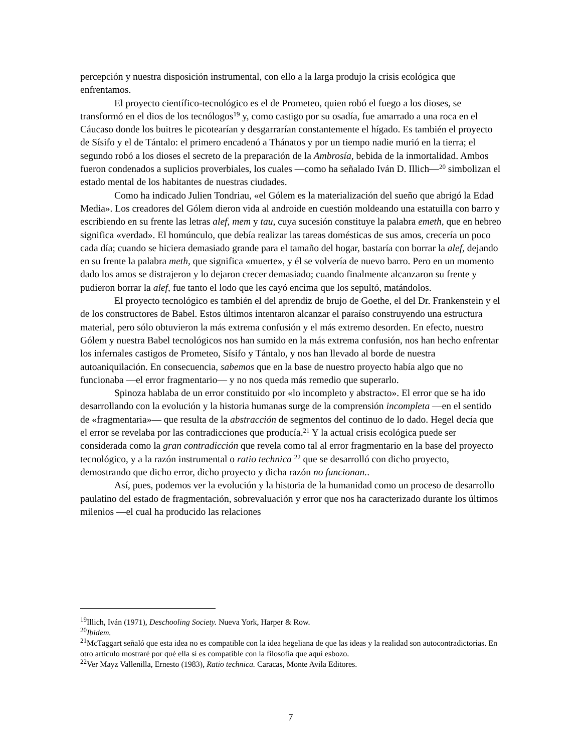percepción y nuestra disposición instrumental, con ello a la larga produjo la crisis ecológica que enfrentamos.
El proyecto científico-tecnológico es el de Prometeo, quien robó el fuego a los dioses, se transformó en el dios de los tecnólogos<sup>19</sup> y, como castigo por su osadía, fue amarrado a una roca en el Cáucaso donde los buitres le picotearían y desgarrarían constantemente el hígado. Es también el proyecto de Sísifo y el de Tántalo: el primero encadenó a Thánatos y por un tiempo nadie murió en la tierra; el segundo robó a los dioses el secreto de la preparación de la Ambrosía, bebida de la inmortalidad. Ambos fueron condenados a suplicios proverbiales, los cuales —como ha señalado Iván D. Illich—<sup>20</sup> simbolizan el estado mental de los habitantes de nuestras ciudades.
Como ha indicado Julien Tondriau, «el Gólem es la materialización del sueño que abrigó la Edad Media». Los creadores del Gólem dieron vida al androide en cuestión moldeando una estatuilla con barro y escribiendo en su frente las letras alef, mem y tau, cuya sucesión constituye la palabra emeth, que en hebreo significa «verdad». El homúnculo, que debía realizar las tareas domésticas de sus amos, crecería un poco cada día; cuando se hiciera demasiado grande para el tamaño del hogar, bastaría con borrar la alef, dejando en su frente la palabra meth, que significa «muerte», y él se volvería de nuevo barro. Pero en un momento dado los amos se distrajeron y lo dejaron crecer demasiado; cuando finalmente alcanzaron su frente y pudieron borrar la alef, fue tanto el lodo que les cayó encima que los sepultó, matándolos.
El proyecto tecnológico es también el del aprendiz de brujo de Goethe, el del Dr. Frankenstein y el de los constructores de Babel. Estos últimos intentaron alcanzar el paraíso construyendo una estructura material, pero sólo obtuvieron la más extrema confusión y el más extremo desorden. En efecto, nuestro Gólem y nuestra Babel tecnológicos nos han sumido en la más extrema confusión, nos han hecho enfrentar los infernales castigos de Prometeo, Sísifo y Tántalo, y nos han llevado al borde de nuestra autoaniquilación. En consecuencia, sabemos que en la base de nuestro proyecto había algo que no funcionaba —el error fragmentario— y no nos queda más remedio que superarlo.
Spinoza hablaba de un error constituido por «lo incompleto y abstracto». El error que se ha ido desarrollando con la evolución y la historia humanas surge de la comprensión incompleta —en el sentido de «fragmentaria»— que resulta de la abstracción de segmentos del continuo de lo dado. Hegel decía que el error se revelaba por las contradicciones que producía.<sup>21</sup> Y la actual crisis ecológica puede ser considerada como la gran contradicción que revela como tal al error fragmentario en la base del proyecto tecnológico, y a la razón instrumental o ratio technica <sup>22</sup> que se desarrolló con dicho proyecto, demostrando que dicho error, dicho proyecto y dicha razón no funcionan..
Así, pues, podemos ver la evolución y la historia de la humanidad como un proceso de desarrollo paulatino del estado de fragmentación, sobrevaluación y error que nos ha caracterizado durante los últimos milenios —el cual ha producido las relaciones
<sup>19</sup> Illich, Iván (1971), Deschooling Society. Nueva York, Harper & Row.
<sup>20</sup> Ibidem.
<sup>21</sup> McTaggart señaló que esta idea no es compatible con la idea hegeliana de que las ideas y la realidad son autocontradictorias. En otro artículo mostraré por qué ella sí es compatible con la filosofía que aquí esbozo.
<sup>22</sup> Ver Mayz Vallenilla, Ernesto (1983), Ratio technica. Caracas, Monte Avila Editores.
7